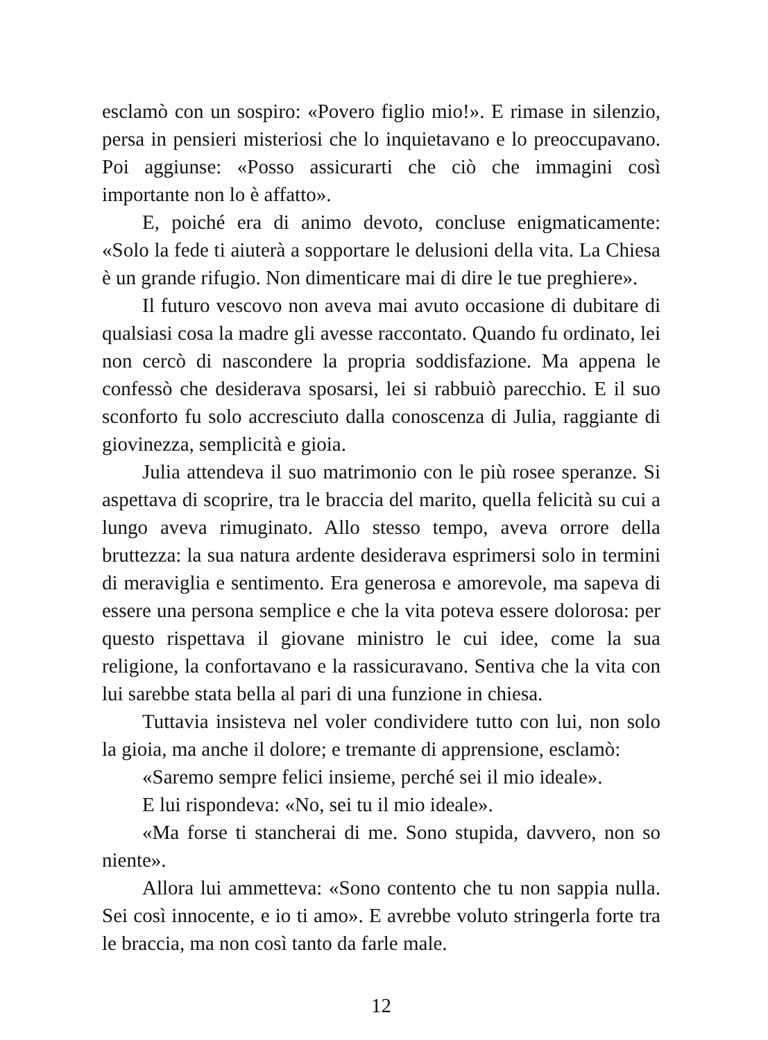esclamò con un sospiro: «Povero figlio mio!». E rimase in silenzio, persa in pensieri misteriosi che lo inquietavano e lo preoccupavano. Poi aggiunse: «Posso assicurarti che ciò che immagini così importante non lo è affatto».
E, poiché era di animo devoto, concluse enigmaticamente: «Solo la fede ti aiuterà a sopportare le delusioni della vita. La Chiesa è un grande rifugio. Non dimenticare mai di dire le tue preghiere».
Il futuro vescovo non aveva mai avuto occasione di dubitare di qualsiasi cosa la madre gli avesse raccontato. Quando fu ordinato, lei non cercò di nascondere la propria soddisfazione. Ma appena le confessò che desiderava sposarsi, lei si rabbuiò parecchio. E il suo sconforto fu solo accresciuto dalla conoscenza di Julia, raggiante di giovinezza, semplicità e gioia.
Julia attendeva il suo matrimonio con le più rosee speranze. Si aspettava di scoprire, tra le braccia del marito, quella felicità su cui a lungo aveva rimuginato. Allo stesso tempo, aveva orrore della bruttezza: la sua natura ardente desiderava esprimersi solo in termini di meraviglia e sentimento. Era generosa e amorevole, ma sapeva di essere una persona semplice e che la vita poteva essere dolorosa: per questo rispettava il giovane ministro le cui idee, come la sua religione, la confortavano e la rassicuravano. Sentiva che la vita con lui sarebbe stata bella al pari di una funzione in chiesa.
Tuttavia insisteva nel voler condividere tutto con lui, non solo la gioia, ma anche il dolore; e tremante di apprensione, esclamò:
«Saremo sempre felici insieme, perché sei il mio ideale».
E lui rispondeva: «No, sei tu il mio ideale».
«Ma forse ti stancherai di me. Sono stupida, davvero, non so niente».
Allora lui ammetteva: «Sono contento che tu non sappia nulla. Sei così innocente, e io ti amo». E avrebbe voluto stringerla forte tra le braccia, ma non così tanto da farle male.
12